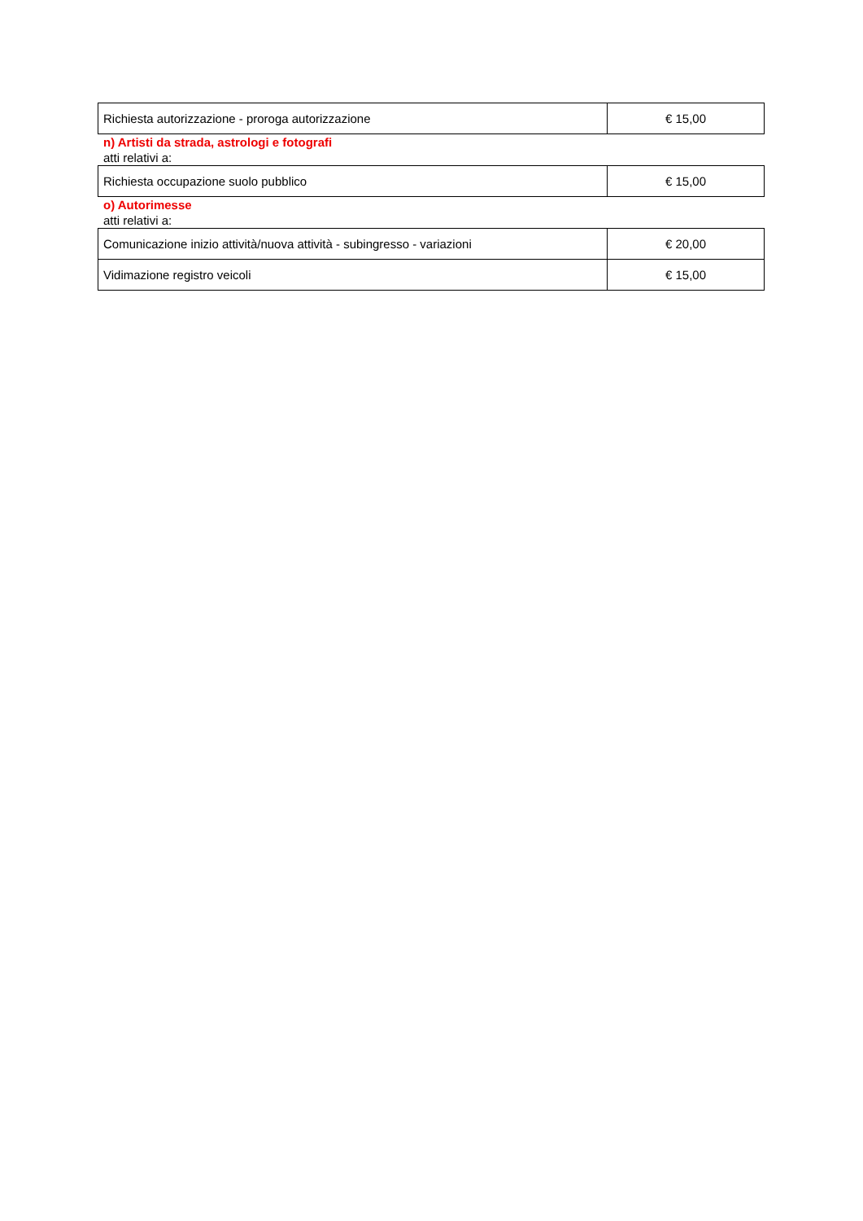| Richiesta autorizzazione - proroga autorizzazione | € 15,00 |
n) Artisti da strada, astrologi e fotografi
atti relativi a:
| Richiesta occupazione suolo pubblico | € 15,00 |
o) Autorimesse
atti relativi a:
| Comunicazione inizio attività/nuova attività - subingresso - variazioni | € 20,00 |
| Vidimazione registro veicoli | € 15,00 |